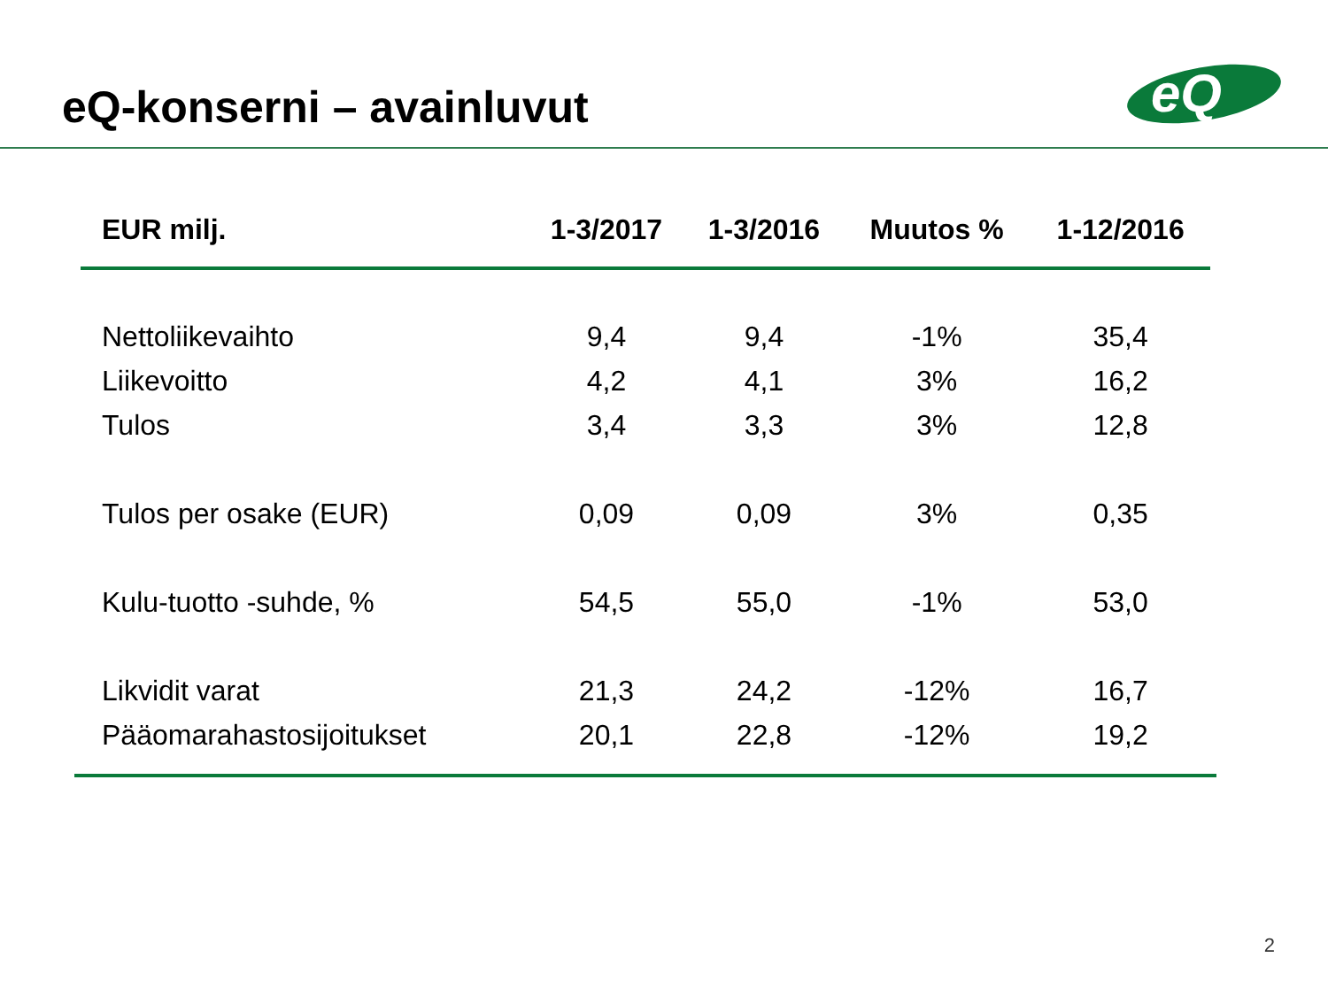eQ-konserni – avainluvut
eQ
| EUR milj. | 1-3/2017 | 1-3/2016 | Muutos % | 1-12/2016 |
| --- | --- | --- | --- | --- |
| Nettoliikevaihto | 9,4 | 9,4 | -1% | 35,4 |
| Liikevoitto | 4,2 | 4,1 | 3% | 16,2 |
| Tulos | 3,4 | 3,3 | 3% | 12,8 |
| Tulos per osake (EUR) | 0,09 | 0,09 | 3% | 0,35 |
| Kulu-tuotto -suhde, % | 54,5 | 55,0 | -1% | 53,0 |
| Likvidit varat | 21,3 | 24,2 | -12% | 16,7 |
| Pääomarahastosijoitukset | 20,1 | 22,8 | -12% | 19,2 |
2